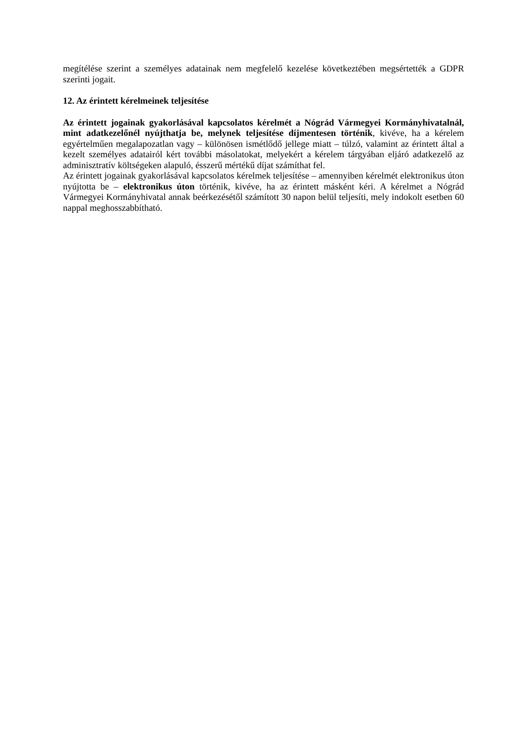megítélése szerint a személyes adatainak nem megfelelő kezelése következtében megsértették a GDPR szerinti jogait.
12. Az érintett kérelmeinek teljesítése
Az érintett jogainak gyakorlásával kapcsolatos kérelmét a Nógrád Vármegyei Kormányhivatalnál, mint adatkezelőnél nyújthatja be, melynek teljesítése díjmentesen történik, kivéve, ha a kérelem egyértelműen megalapozatlan vagy – különösen ismétlődő jellege miatt – túlzó, valamint az érintett által a kezelt személyes adatairól kért további másolatokat, melyekért a kérelem tárgyában eljáró adatkezelő az adminisztratív költségeken alapuló, ésszerű mértékű díjat számíthat fel.
Az érintett jogainak gyakorlásával kapcsolatos kérelmek teljesítése – amennyiben kérelmét elektronikus úton nyújtotta be – elektronikus úton történik, kivéve, ha az érintett másként kéri. A kérelmet a Nógrád Vármegyei Kormányhivatal annak beérkezésétől számított 30 napon belül teljesíti, mely indokolt esetben 60 nappal meghosszabbítható.